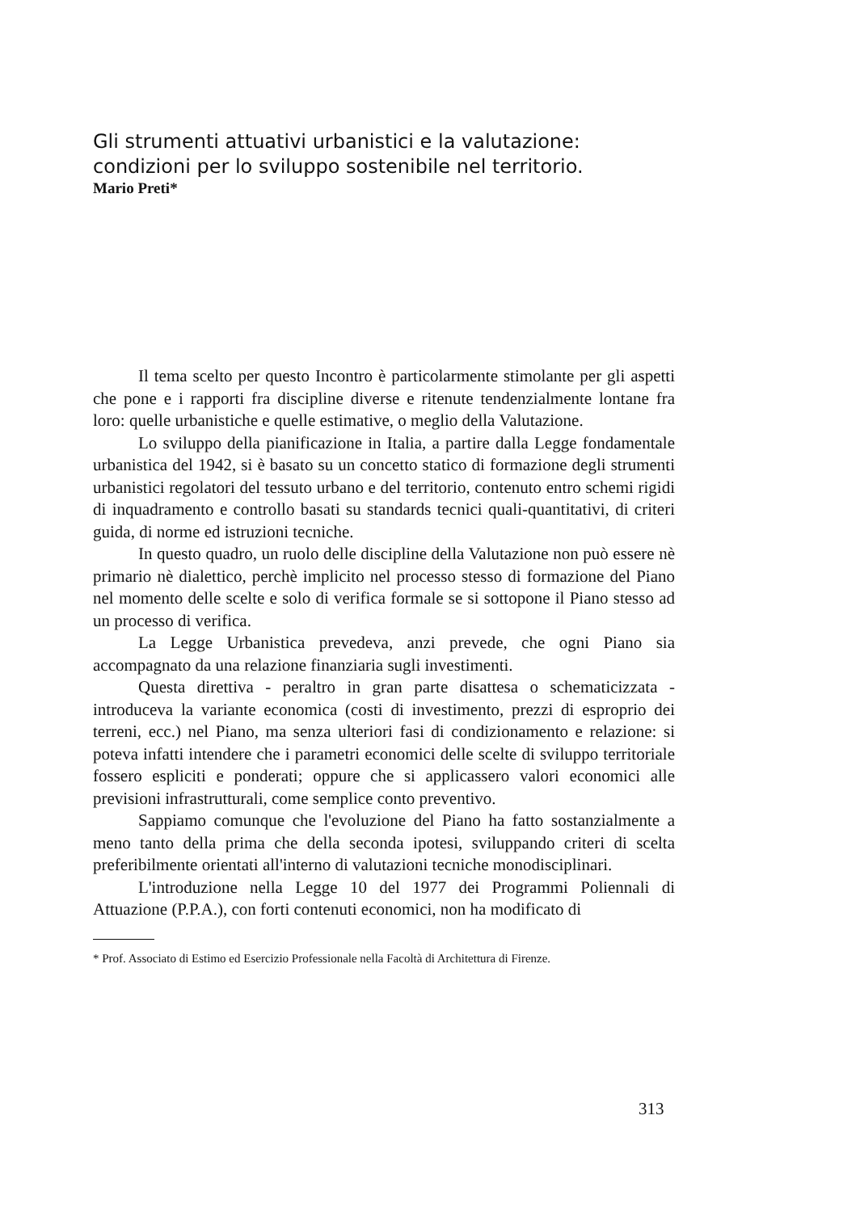Gli strumenti attuativi urbanistici e la valutazione: condizioni per lo sviluppo sostenibile nel territorio.
Mario Preti*
Il tema scelto per questo Incontro è particolarmente stimolante per gli aspetti che pone e i rapporti fra discipline diverse e ritenute tendenzialmente lontane fra loro: quelle urbanistiche e quelle estimative, o meglio della Valutazione.
Lo sviluppo della pianificazione in Italia, a partire dalla Legge fondamentale urbanistica del 1942, si è basato su un concetto statico di formazione degli strumenti urbanistici regolatori del tessuto urbano e del territorio, contenuto entro schemi rigidi di inquadramento e controllo basati su standards tecnici quali-quantitativi, di criteri guida, di norme ed istruzioni tecniche.
In questo quadro, un ruolo delle discipline della Valutazione non può essere nè primario nè dialettico, perchè implicito nel processo stesso di formazione del Piano nel momento delle scelte e solo di verifica formale se si sottopone il Piano stesso ad un processo di verifica.
La Legge Urbanistica prevedeva, anzi prevede, che ogni Piano sia accompagnato da una relazione finanziaria sugli investimenti.
Questa direttiva - peraltro in gran parte disattesa o schematicizzata - introduceva la variante economica (costi di investimento, prezzi di esproprio dei terreni, ecc.) nel Piano, ma senza ulteriori fasi di condizionamento e relazione: si poteva infatti intendere che i parametri economici delle scelte di sviluppo territoriale fossero espliciti e ponderati; oppure che si applicassero valori economici alle previsioni infrastrutturali, come semplice conto preventivo.
Sappiamo comunque che l'evoluzione del Piano ha fatto sostanzialmente a meno tanto della prima che della seconda ipotesi, sviluppando criteri di scelta preferibilmente orientati all'interno di valutazioni tecniche monodisciplinari.
L'introduzione nella Legge 10 del 1977 dei Programmi Poliennali di Attuazione (P.P.A.), con forti contenuti economici, non ha modificato di
* Prof. Associato di Estimo ed Esercizio Professionale nella Facoltà di Architettura di Firenze.
313